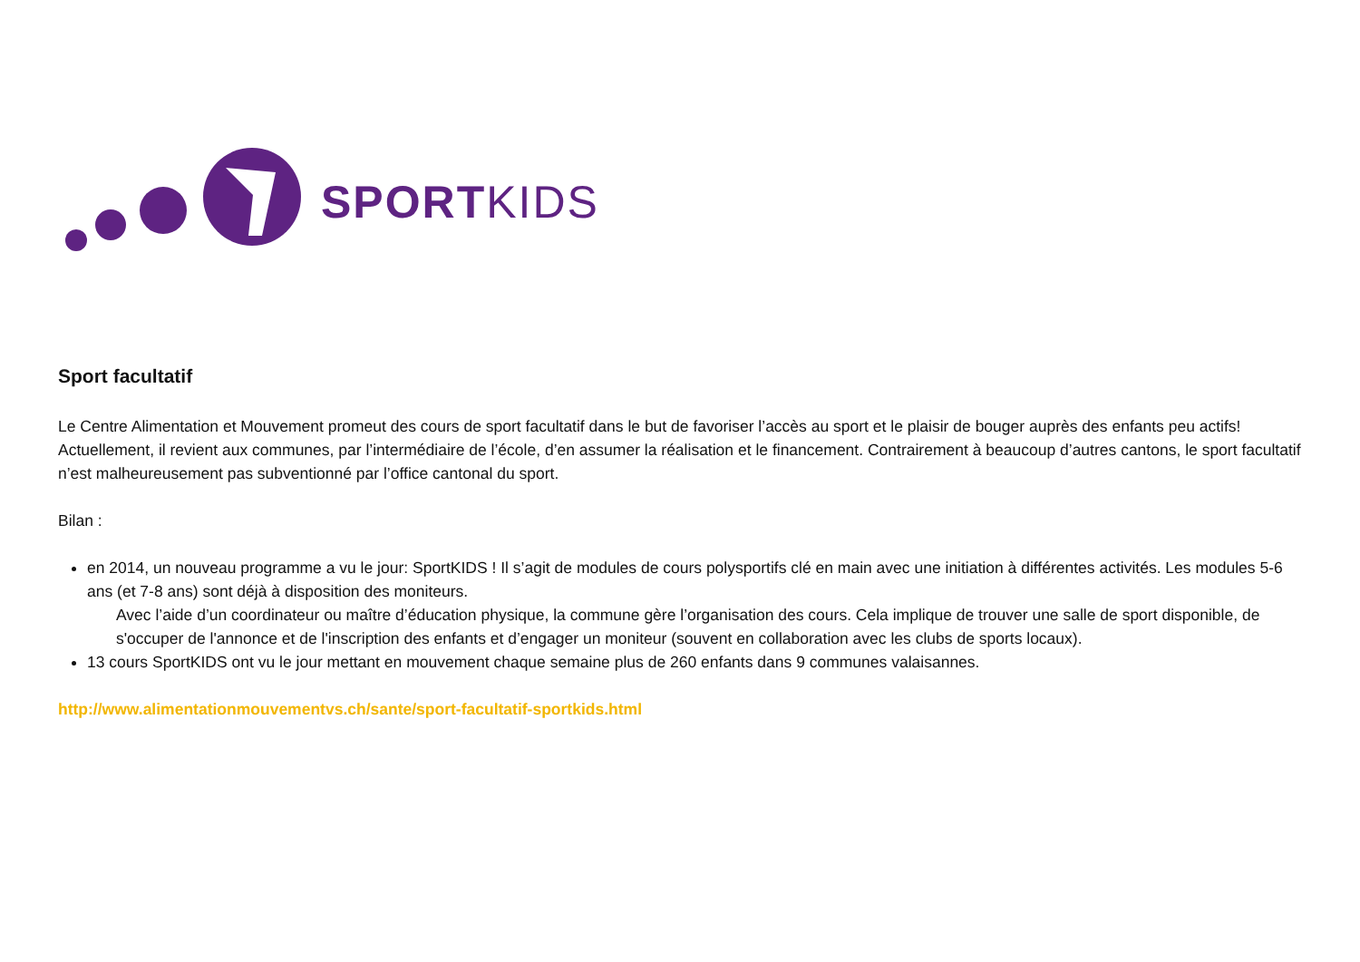SPORTKIDS
Sport facultatif
Le Centre Alimentation et Mouvement promeut des cours de sport facultatif dans le but de favoriser l’accès au sport et le plaisir de bouger auprès des enfants peu actifs! Actuellement, il revient aux communes, par l’intermédiaire de l’école, d’en assumer la réalisation et le financement. Contrairement à beaucoup d’autres cantons, le sport facultatif n’est malheureusement pas subventionné par l’office cantonal du sport.
Bilan :
en 2014, un nouveau programme a vu le jour: SportKIDS ! Il s’agit de modules de cours polysportifs clé en main avec une initiation à différentes activités. Les modules 5-6 ans (et 7-8 ans) sont déjà à disposition des moniteurs.
Avec l’aide d’un coordinateur ou maître d’éducation physique, la commune gère l’organisation des cours. Cela implique de trouver une salle de sport disponible, de s'occuper de l'annonce et de l'inscription des enfants et d’engager un moniteur (souvent en collaboration avec les clubs de sports locaux).
13 cours SportKIDS ont vu le jour mettant en mouvement chaque semaine plus de 260 enfants dans 9 communes valaisannes.
http://www.alimentationmouvementvs.ch/sante/sport-facultatif-sportkids.html